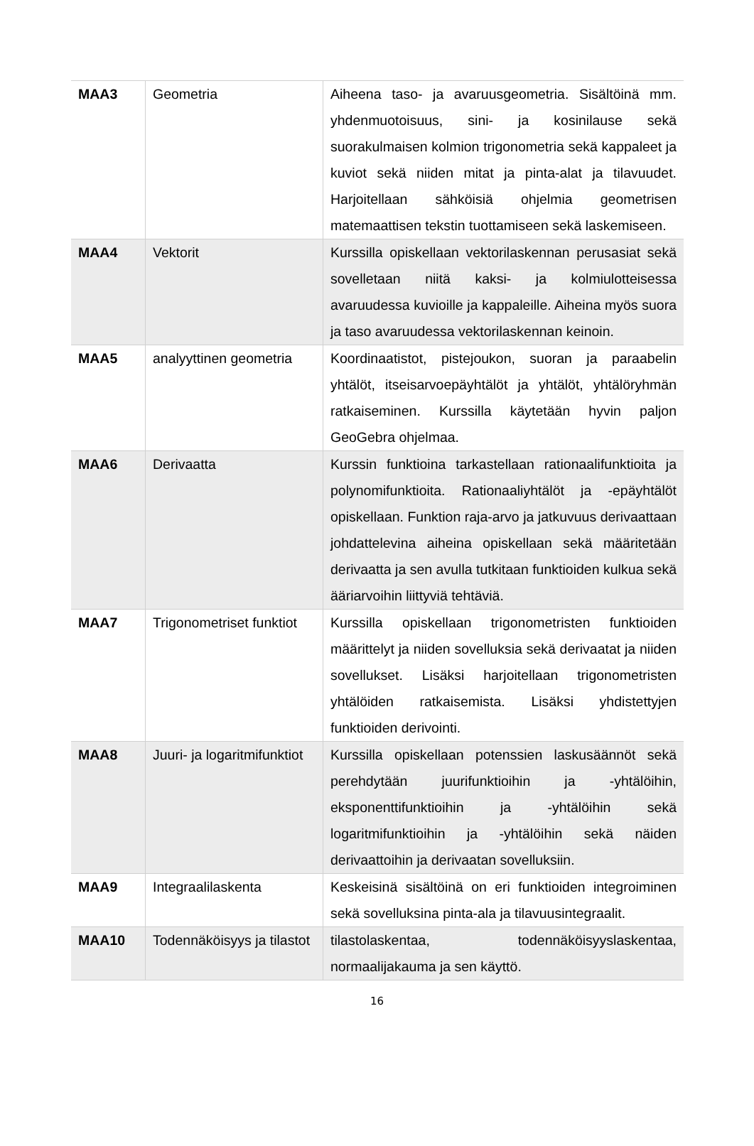| MAA3 | Geometria | Aiheena taso- ja avaruusgeometria. Sisältöinä mm. yhdenmuotoisuus, sini- ja kosinilause sekä suorakulmaisen kolmion trigonometria sekä kappaleet ja kuviot sekä niiden mitat ja pinta-alat ja tilavuudet. Harjoitellaan sähköisiä ohjelmia geometrisen matemaattisen tekstin tuottamiseen sekä laskemiseen. |
| MAA4 | Vektorit | Kurssilla opiskellaan vektorilaskennan perusasiat sekä sovelletaan niitä kaksi- ja kolmiulotteisessa avaruudessa kuvioille ja kappaleille. Aiheina myös suora ja taso avaruudessa vektorilaskennan keinoin. |
| MAA5 | analyyttinen geometria | Koordinaatistot, pistejoukon, suoran ja paraabelin yhtälöt, itseisarvoepäyhtälöt ja yhtälöt, yhtälöryhmän ratkaiseminen. Kurssilla käytetään hyvin paljon GeoGebra ohjelmaa. |
| MAA6 | Derivaatta | Kurssin funktioina tarkastellaan rationaalifunktioita ja polynomifunktioita. Rationaaliyhtälöt ja -epäyhtälöt opiskellaan. Funktion raja-arvo ja jatkuvuus derivaattaan johdattelevina aiheina opiskellaan sekä määritetään derivaatta ja sen avulla tutkitaan funktioiden kulkua sekä ääriarvoihin liittyviä tehtäviä. |
| MAA7 | Trigonometriset funktiot | Kurssilla opiskellaan trigonometristen funktioiden määrittelyt ja niiden sovelluksia sekä derivaatat ja niiden sovellukset. Lisäksi harjoitellaan trigonometristen yhtälöiden ratkaisemista. Lisäksi yhdistettyjen funktioiden derivointi. |
| MAA8 | Juuri- ja logaritmifunktiot | Kurssilla opiskellaan potenssien laskusäännöt sekä perehdytään juurifunktioihin ja -yhtälöihin, eksponenttifunktioihin ja -yhtälöihin sekä logaritmifunktioihin ja -yhtälöihin sekä näiden derivaattoihin ja derivaatan sovelluksiin. |
| MAA9 | Integraalilaskenta | Keskeisinä sisältöinä on eri funktioiden integroiminen sekä sovelluksina pinta-ala ja tilavuusintegraalit. |
| MAA10 | Todennäköisyys ja tilastot | tilastolaskentaa, todennäköisyyslaskentaa, normaalijakauma ja sen käyttö. |
16